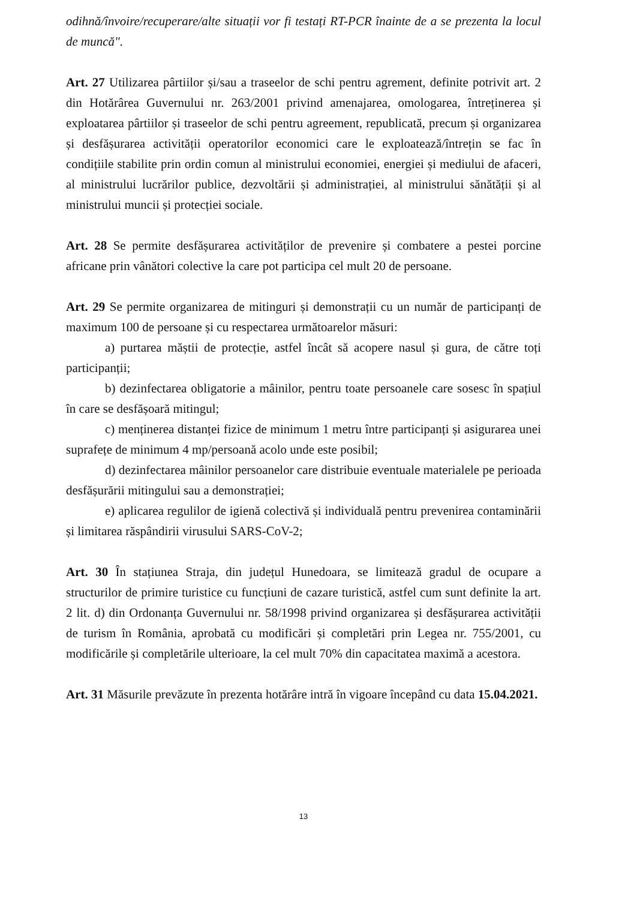odihnă/învoire/recuperare/alte situații vor fi testați RT-PCR înainte de a se prezenta la locul de muncă".
Art. 27 Utilizarea pârtiilor și/sau a traseelor de schi pentru agrement, definite potrivit art. 2 din Hotărârea Guvernului nr. 263/2001 privind amenajarea, omologarea, întreținerea și exploatarea pârtiilor și traseelor de schi pentru agreement, republicată, precum și organizarea și desfășurarea activității operatorilor economici care le exploatează/întrețin se fac în condițiile stabilite prin ordin comun al ministrului economiei, energiei și mediului de afaceri, al ministrului lucrărilor publice, dezvoltării și administrației, al ministrului sănătății și al ministrului muncii și protecției sociale.
Art. 28 Se permite desfășurarea activităților de prevenire și combatere a pestei porcine africane prin vânători colective la care pot participa cel mult 20 de persoane.
Art. 29 Se permite organizarea de mitinguri și demonstrații cu un număr de participanți de maximum 100 de persoane și cu respectarea următoarelor măsuri:
a) purtarea măștii de protecție, astfel încât să acopere nasul și gura, de către toți participanții;
b) dezinfectarea obligatorie a mâinilor, pentru toate persoanele care sosesc în spațiul în care se desfășoară mitingul;
c) menținerea distanței fizice de minimum 1 metru între participanți și asigurarea unei suprafețe de minimum 4 mp/persoană acolo unde este posibil;
d) dezinfectarea mâinilor persoanelor care distribuie eventuale materialele pe perioada desfășurării mitingului sau a demonstrației;
e) aplicarea regulilor de igienă colectivă și individuală pentru prevenirea contaminării și limitarea răspândirii virusului SARS-CoV-2;
Art. 30 În stațiunea Straja, din județul Hunedoara, se limitează gradul de ocupare a structurilor de primire turistice cu funcțiuni de cazare turistică, astfel cum sunt definite la art. 2 lit. d) din Ordonanța Guvernului nr. 58/1998 privind organizarea și desfășurarea activității de turism în România, aprobată cu modificări și completări prin Legea nr. 755/2001, cu modificările și completările ulterioare, la cel mult 70% din capacitatea maximă a acestora.
Art. 31 Măsurile prevăzute în prezenta hotărâre intră în vigoare începând cu data 15.04.2021.
13